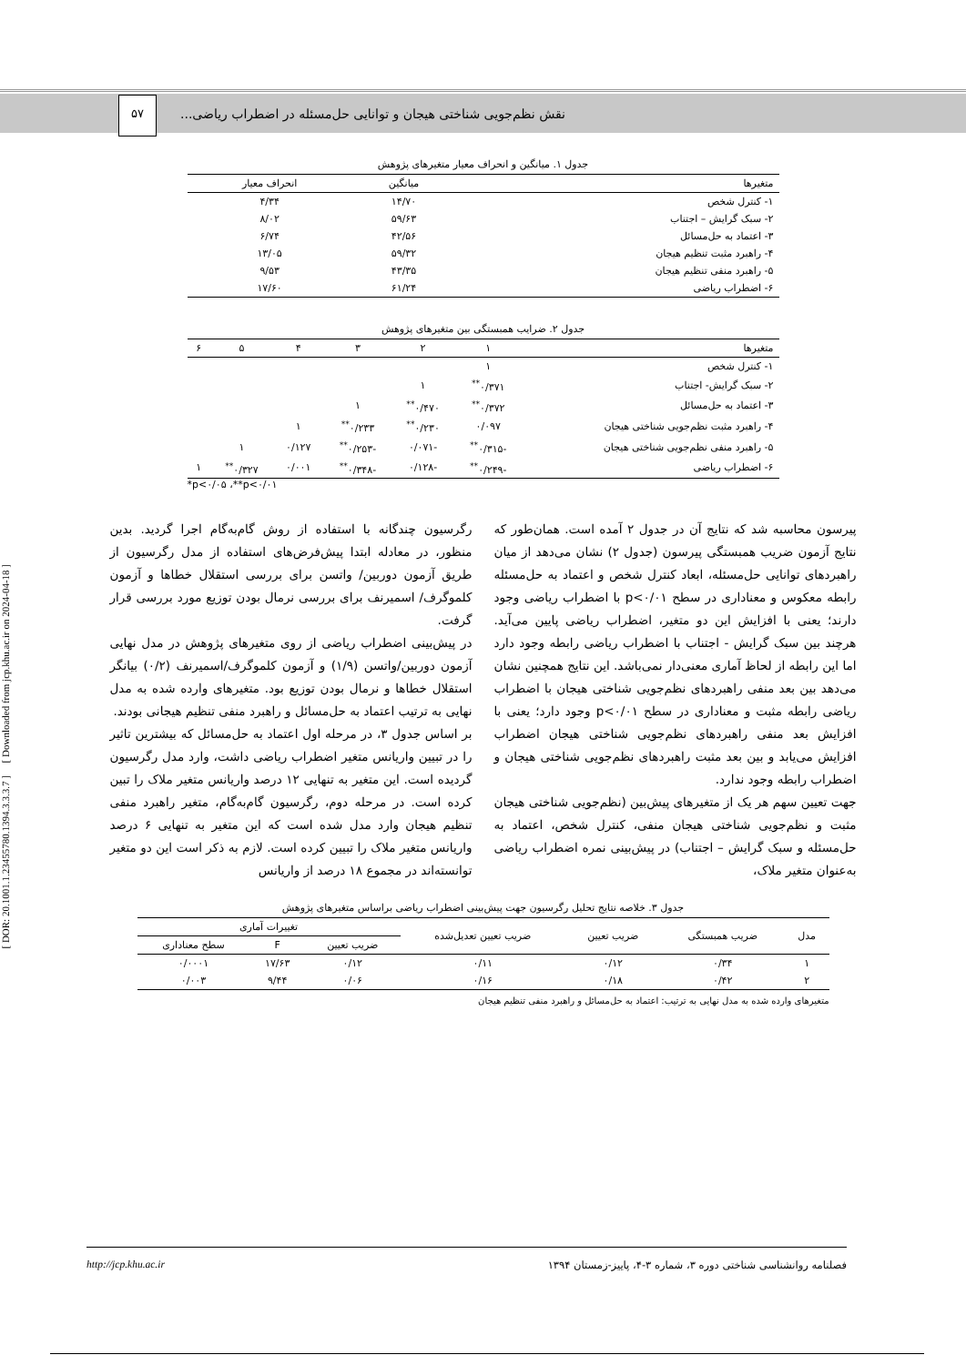[ DOR: 20.1001.1.23455780.1394.3.3.3.7 ] [ Downloaded from jcp.khu.ac.ir on 2024-04-18 ]
نقش نظم‌جویی شناختی هیجان و توانایی حل‌مسئله در اضطراب ریاضی... ۵۷
جدول ۱. میانگین و انحراف معیار متغیرهای پژوهش
| متغیرها | میانگین | انحراف معیار |
| --- | --- | --- |
| ۱- کنترل شخص | ۱۴/۷۰ | ۴/۳۴ |
| ۲- سبک گرایش – اجتناب | ۵۹/۶۳ | ۸/۰۲ |
| ۳- اعتماد به حل‌مسائل | ۴۲/۵۶ | ۶/۷۴ |
| ۴- راهبرد مثبت تنظیم هیجان | ۵۹/۳۲ | ۱۳/۰۵ |
| ۵- راهبرد منفی تنظیم هیجان | ۴۳/۳۵ | ۹/۵۳ |
| ۶- اضطراب ریاضی | ۶۱/۲۴ | ۱۷/۶۰ |
جدول ۲. ضرایب همبستگی بین متغیرهای پژوهش
| متغیرها | ۱ | ۲ | ۳ | ۴ | ۵ | ۶ |
| --- | --- | --- | --- | --- | --- | --- |
| ۱- کنترل شخص | ۱ | | | | | |
| ۲- سبک گرایش- اجتناب | ۰/۳۷۱<sup>**</sup> | ۱ | | | | |
| ۳- اعتماد به حل‌مسائل | ۰/۳۷۲<sup>**</sup> | ۰/۴۷۰<sup>**</sup> | ۱ | | | |
| ۴- راهبرد مثبت نظم‌جویی شناختی هیجان | ۰/۰۹۷ | ۰/۲۳۰<sup>**</sup> | ۰/۲۳۳<sup>**</sup> | ۱ | | |
| ۵- راهبرد منفی نظم‌جویی شناختی هیجان | -۰/۳۱۵<sup>**</sup> | -۰/۰۷۱ | -۰/۲۵۳<sup>**</sup> | ۰/۱۲۷ | ۱ | |
| ۶- اضطراب ریاضی | -۰/۲۴۹<sup>**</sup> | -۰/۱۲۸ | -۰/۳۴۸<sup>**</sup> | ۰/۰۰۱ | ۰/۳۲۷<sup>**</sup> | ۱ |
*p<۰/۰۵ ،**p<۰/۰۱
پیرسون محاسبه شد که نتایج آن در جدول ۲ آمده است. همان‌طور که نتایج آزمون ضریب همبستگی پیرسون (جدول ۲) نشان می‌دهد از میان راهبردهای توانایی حل‌مسئله، ابعاد کنترل شخص و اعتماد به حل‌مسئله رابطه معکوس و معناداری در سطح p<۰/۰۱ با اضطراب ریاضی وجود دارند؛ یعنی با افزایش این دو متغیر، اضطراب ریاضی پایین می‌آید. هرچند بین سبک گرایش - اجتناب با اضطراب ریاضی رابطه وجود دارد اما این رابطه از لحاظ آماری معنی‌دار نمی‌باشد. این نتایج همچنین نشان می‌دهد بین بعد منفی راهبردهای نظم‌جویی شناختی هیجان با اضطراب ریاضی رابطه مثبت و معناداری در سطح p<۰/۰۱ وجود دارد؛ یعنی با افزایش بعد منفی راهبردهای نظم‌جویی شناختی هیجان اضطراب افزایش می‌یابد و بین بعد مثبت راهبردهای نظم‌جویی شناختی هیجان و اضطراب رابطه وجود ندارد.
جهت تعیین سهم هر یک از متغیرهای پیش‌بین (نظم‌جویی شناختی هیجان مثبت و نظم‌جویی شناختی هیجان منفی، کنترل شخص، اعتماد به حل‌مسئله و سبک گرایش – اجتناب) در پیش‌بینی نمره اضطراب ریاضی به‌عنوان متغیر ملاک،
رگرسیون چندگانه با استفاده از روش گام‌به‌گام اجرا گردید. بدین منظور، در معادله ابتدا پیش‌فرض‌های استفاده از مدل رگرسیون از طریق آزمون دوربین/ واتسن برای بررسی استقلال خطاها و آزمون کلموگرف/ اسمیرنف برای بررسی نرمال بودن توزیع مورد بررسی قرار گرفت.
در پیش‌بینی اضطراب ریاضی از روی متغیرهای پژوهش در مدل نهایی آزمون دوربین/واتسن (۱/۹) و آزمون کلموگرف/اسمیرنف (۰/۲) بیانگر استقلال خطاها و نرمال بودن توزیع بود. متغیرهای وارده شده به مدل نهایی به ترتیب اعتماد به حل‌مسائل و راهبرد منفی تنظیم هیجانی بودند.
بر اساس جدول ۳، در مرحله اول اعتماد به حل‌مسائل که بیشترین تاثیر را در تبیین واریانس متغیر اضطراب ریاضی داشت، وارد مدل رگرسیون گردیده است. این متغیر به تنهایی ۱۲ درصد واریانس متغیر ملاک را تبین کرده است. در مرحله دوم، رگرسیون گام‌به‌گام، متغیر راهبرد منفی تنظیم هیجان وارد مدل شده است که این متغیر به تنهایی ۶ درصد واریانس متغیر ملاک را تبیین کرده است. لازم به ذکر است این دو متغیر توانسته‌اند در مجموع ۱۸ درصد از واریانس
جدول ۳. خلاصه نتایج تحلیل رگرسیون جهت پیش‌بینی اضطراب ریاضی براساس متغیرهای پژوهش
| مدل | ضریب همبستگی | ضریب تعیین | ضریب تعیین تعدیل‌شده | تغییرات آماری | | |
| --- | --- | --- | --- | --- | --- | --- |
| | | | | ضریب تعیین | F | سطح معناداری |
| ۱ | ۰/۳۴ | ۰/۱۲ | ۰/۱۱ | ۰/۱۲ | ۱۷/۶۳ | ۰/۰۰۰۱ |
| ۲ | ۰/۴۲ | ۰/۱۸ | ۰/۱۶ | ۰/۰۶ | ۹/۴۴ | ۰/۰۰۳ |
متغیرهای وارده شده به مدل نهایی به ترتیب: اعتماد به حل‌مسائل و راهبرد منفی تنظیم هیجان
فصلنامه روانشناسی شناختی دوره ۳، شماره ۳-۴، پاییز-زمستان ۱۳۹۴ http://jcp.khu.ac.ir